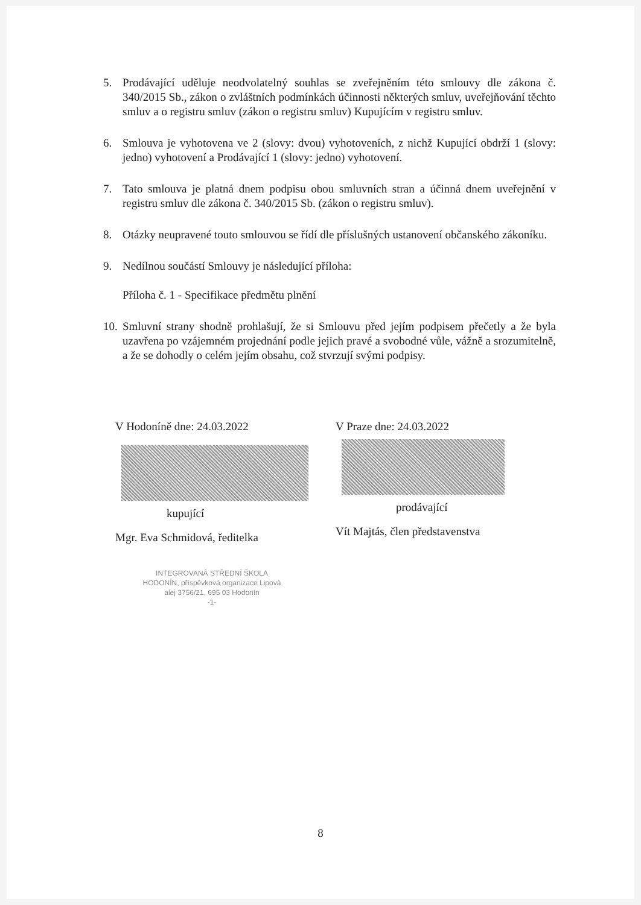5. Prodávající uděluje neodvolatelný souhlas se zveřejněním této smlouvy dle zákona č. 340/2015 Sb., zákon o zvláštních podmínkách účinnosti některých smluv, uveřejňování těchto smluv a o registru smluv (zákon o registru smluv) Kupujícím v registru smluv.
6. Smlouva je vyhotovena ve 2 (slovy: dvou) vyhotoveních, z nichž Kupující obdrží 1 (slovy: jedno) vyhotovení a Prodávající 1 (slovy: jedno) vyhotovení.
7. Tato smlouva je platná dnem podpisu obou smluvních stran a účinná dnem uveřejnění v registru smluv dle zákona č. 340/2015 Sb. (zákon o registru smluv).
8. Otázky neupravené touto smlouvou se řídí dle příslušných ustanovení občanského zákoníku.
9. Nedílnou součástí Smlouvy je následující příloha:
Příloha č. 1 - Specifikace předmětu plnění
10. Smluvní strany shodně prohlašují, že si Smlouvu před jejím podpisem přečetly a že byla uzavřena po vzájemném projednání podle jejich pravé a svobodné vůle, vážně a srozumitelně, a že se dohodly o celém jejím obsahu, což stvrzují svými podpisy.
V Hodoníně dne: 24.03.2022
kupující
Mgr. Eva Schmidová, ředitelka
INTEGROVANÁ STŘEDNÍ ŠKOLA HODONÍN, příspěvková organizace Lipová alej 3756/21, 695 03 Hodonín
-1-
V Praze dne: 24.03.2022
prodávající
Vít Majtás, člen představenstva
8